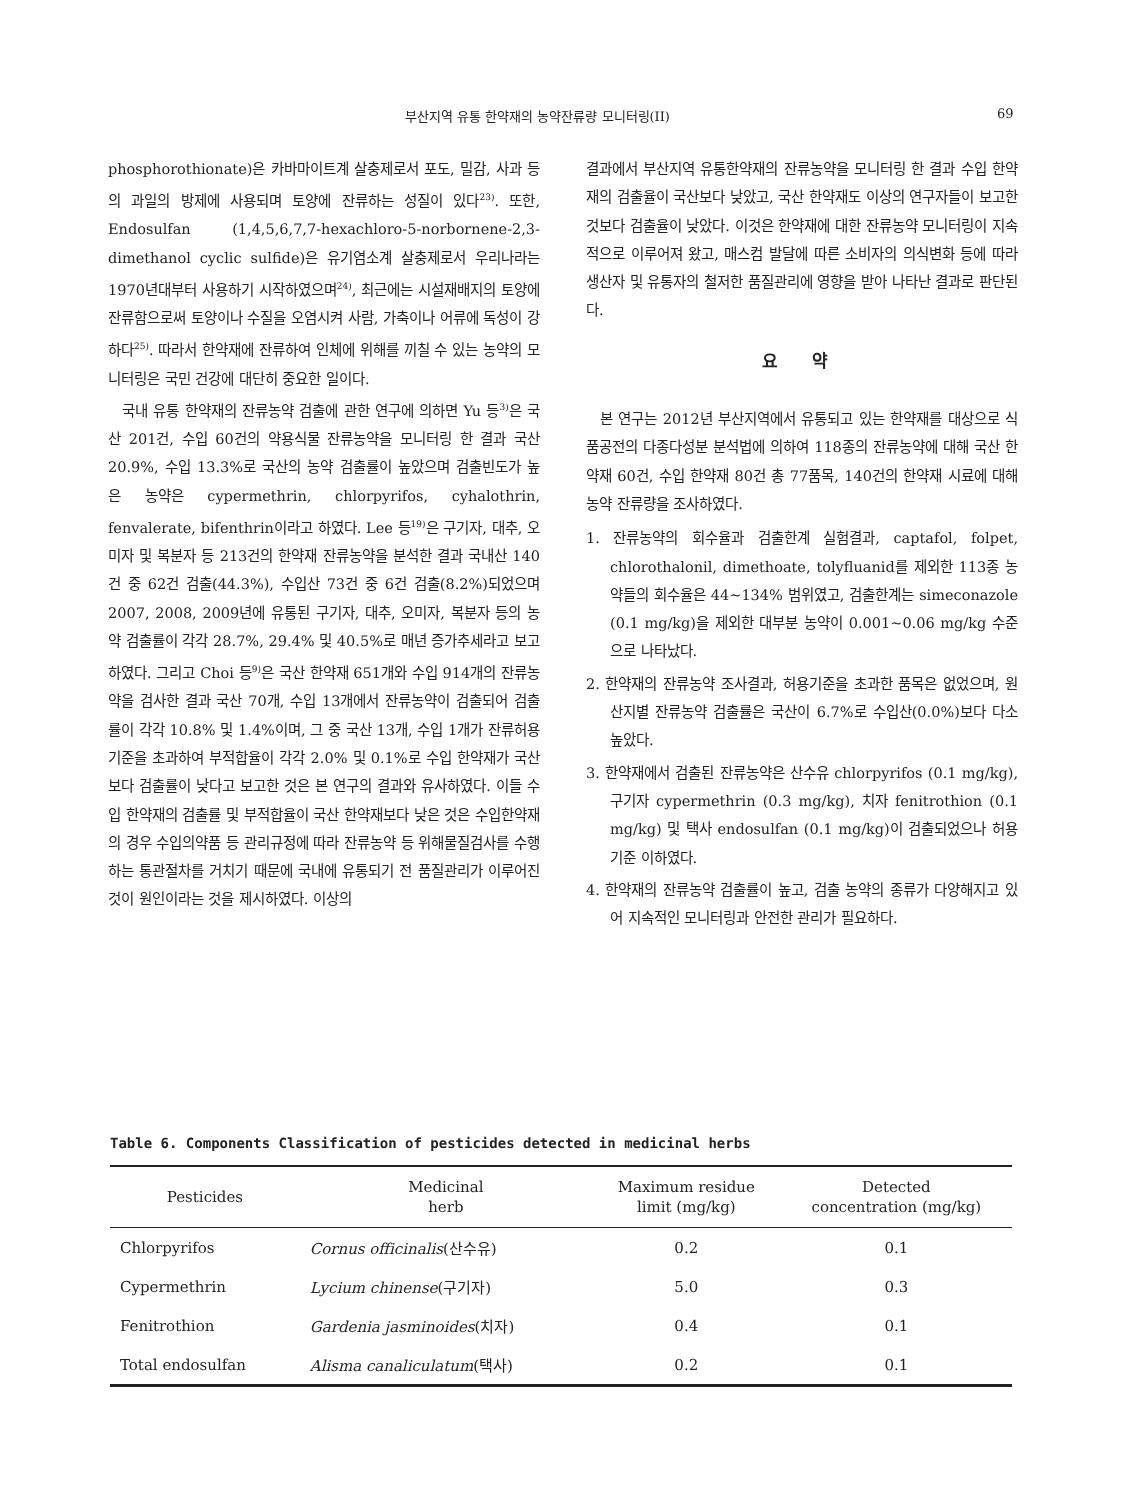부산지역 유통 한약재의 농약잔류량 모니터링(II) 69
phosphorothionate)은 카바마이트계 살충제로서 포도, 밀감, 사과 등의 과일의 방제에 사용되며 토양에 잔류하는 성질이 있다<sup>23)</sup>. 또한, Endosulfan (1,4,5,6,7,7-hexachloro-5-norbornene-2,3-dimethanol cyclic sulfide)은 유기염소계 살충제로서 우리나라는 1970년대부터 사용하기 시작하였으며<sup>24)</sup>, 최근에는 시설재배지의 토양에 잔류함으로써 토양이나 수질을 오염시켜 사람, 가축이나 어류에 독성이 강하다<sup>25)</sup>. 따라서 한약재에 잔류하여 인체에 위해를 끼칠 수 있는 농약의 모니터링은 국민 건강에 대단히 중요한 일이다.
국내 유통 한약재의 잔류농약 검출에 관한 연구에 의하면 Yu 등<sup>3)</sup>은 국산 201건, 수입 60건의 약용식물 잔류농약을 모니터링 한 결과 국산 20.9%, 수입 13.3%로 국산의 농약 검출률이 높았으며 검출빈도가 높은 농약은 cypermethrin, chlorpyrifos, cyhalothrin, fenvalerate, bifenthrin이라고 하였다. Lee 등<sup>19)</sup>은 구기자, 대추, 오미자 및 복분자 등 213건의 한약재 잔류농약을 분석한 결과 국내산 140건 중 62건 검출(44.3%), 수입산 73건 중 6건 검출(8.2%)되었으며 2007, 2008, 2009년에 유통된 구기자, 대추, 오미자, 복분자 등의 농약 검출률이 각각 28.7%, 29.4% 및 40.5%로 매년 증가추세라고 보고하였다. 그리고 Choi 등<sup>9)</sup>은 국산 한약재 651개와 수입 914개의 잔류농약을 검사한 결과 국산 70개, 수입 13개에서 잔류농약이 검출되어 검출률이 각각 10.8% 및 1.4%이며, 그 중 국산 13개, 수입 1개가 잔류허용기준을 초과하여 부적합율이 각각 2.0% 및 0.1%로 수입 한약재가 국산보다 검출률이 낮다고 보고한 것은 본 연구의 결과와 유사하였다. 이들 수입 한약재의 검출률 및 부적합율이 국산 한약재보다 낮은 것은 수입한약재의 경우 수입의약품 등 관리규정에 따라 잔류농약 등 위해물질검사를 수행하는 통관절차를 거치기 때문에 국내에 유통되기 전 품질관리가 이루어진 것이 원인이라는 것을 제시하였다. 이상의
결과에서 부산지역 유통한약재의 잔류농약을 모니터링 한 결과 수입 한약재의 검출율이 국산보다 낮았고, 국산 한약재도 이상의 연구자들이 보고한 것보다 검출율이 낮았다. 이것은 한약재에 대한 잔류농약 모니터링이 지속적으로 이루어져 왔고, 매스컴 발달에 따른 소비자의 의식변화 등에 따라 생산자 및 유통자의 철저한 품질관리에 영향을 받아 나타난 결과로 판단된다.
요 약
본 연구는 2012년 부산지역에서 유통되고 있는 한약재를 대상으로 식품공전의 다종다성분 분석법에 의하여 118종의 잔류농약에 대해 국산 한약재 60건, 수입 한약재 80건 총 77품목, 140건의 한약재 시료에 대해 농약 잔류량을 조사하였다.
1. 잔류농약의 회수율과 검출한계 실험결과, captafol, folpet, chlorothalonil, dimethoate, tolyfluanid를 제외한 113종 농약들의 회수율은 44~134% 범위였고, 검출한계는 simeconazole (0.1 mg/kg)을 제외한 대부분 농약이 0.001~0.06 mg/kg 수준으로 나타났다.
2. 한약재의 잔류농약 조사결과, 허용기준을 초과한 품목은 없었으며, 원산지별 잔류농약 검출률은 국산이 6.7%로 수입산(0.0%)보다 다소 높았다.
3. 한약재에서 검출된 잔류농약은 산수유 chlorpyrifos (0.1 mg/kg), 구기자 cypermethrin (0.3 mg/kg), 치자 fenitrothion (0.1 mg/kg) 및 택사 endosulfan (0.1 mg/kg)이 검출되었으나 허용기준 이하였다.
4. 한약재의 잔류농약 검출률이 높고, 검출 농약의 종류가 다양해지고 있어 지속적인 모니터링과 안전한 관리가 필요하다.
Table 6. Components Classification of pesticides detected in medicinal herbs
| Pesticides | Medicinal herb | Maximum residue limit (mg/kg) | Detected concentration (mg/kg) |
| --- | --- | --- | --- |
| Chlorpyrifos | Cornus officinalis (산수유) | 0.2 | 0.1 |
| Cypermethrin | Lycium chinense (구기자) | 5.0 | 0.3 |
| Fenitrothion | Gardenia jasminoides (치자) | 0.4 | 0.1 |
| Total endosulfan | Alisma canaliculatum (택사) | 0.2 | 0.1 |